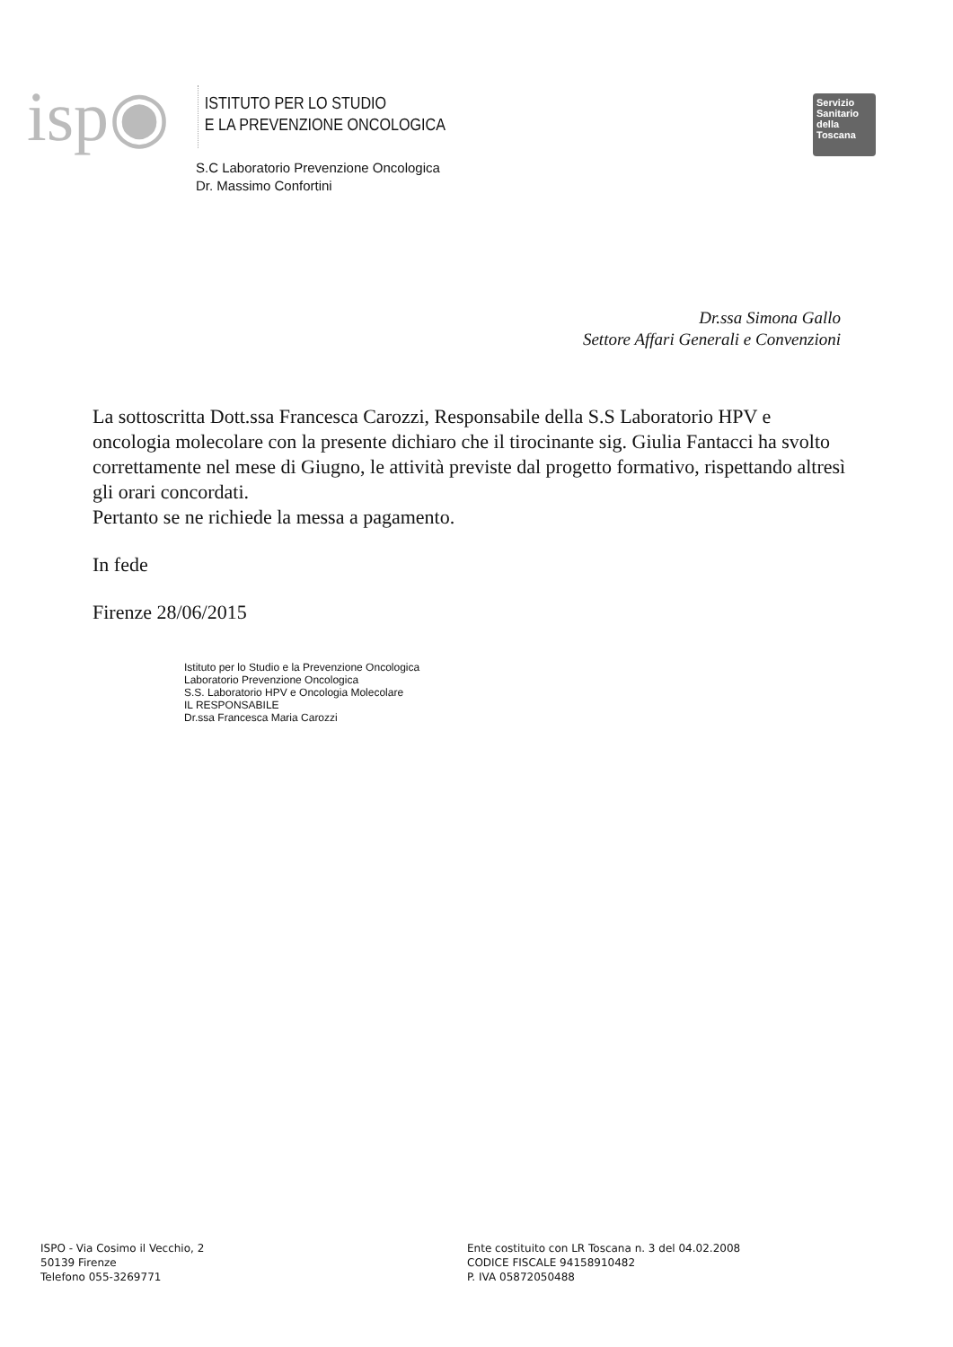isp◉
ISTITUTO PER LO STUDIO
E LA PREVENZIONE ONCOLOGICA
Servizio Sanitario della Toscana
S.C Laboratorio Prevenzione Oncologica
Dr. Massimo Confortini
Dr.ssa Simona Gallo
Settore Affari Generali e Convenzioni
La sottoscritta Dott.ssa Francesca Carozzi, Responsabile della S.S Laboratorio HPV e oncologia molecolare con la presente dichiaro che il tirocinante sig. Giulia Fantacci ha svolto correttamente nel mese di Giugno, le attività previste dal progetto formativo, rispettando altresì gli orari concordati.
Pertanto se ne richiede la messa a pagamento.
In fede
Firenze 28/06/2015
Istituto per lo Studio e la Prevenzione Oncologica
Laboratorio Prevenzione Oncologica
S.S. Laboratorio HPV e Oncologia Molecolare
IL RESPONSABILE
Dr.ssa Francesca Maria Carozzi
ISPO - Via Cosimo il Vecchio, 2
50139 Firenze
Telefono 055-3269771
Ente costituito con LR Toscana n. 3 del 04.02.2008
CODICE FISCALE 94158910482
P. IVA 05872050488